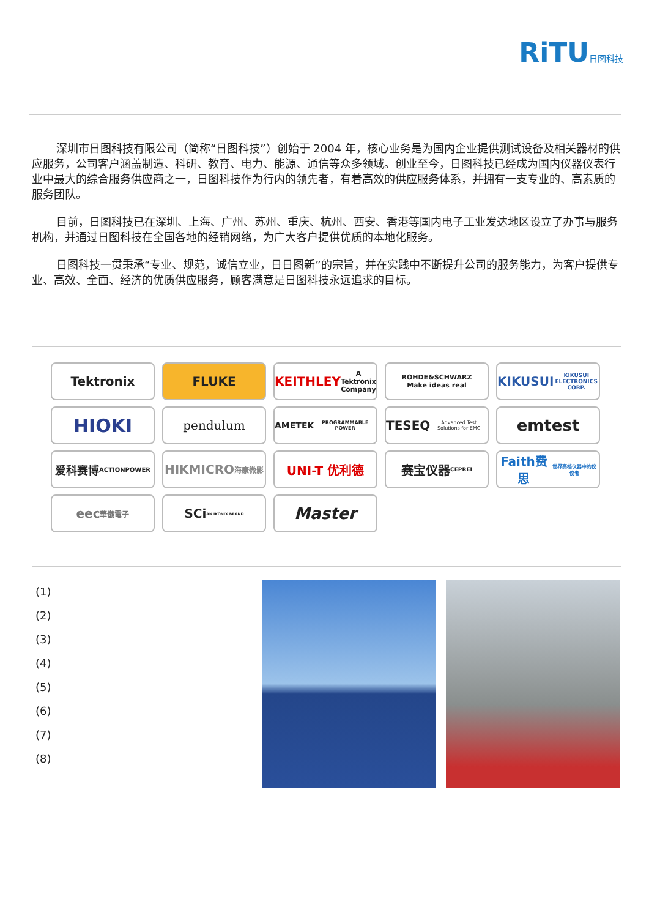RiTU日图科技
深圳市日图科技有限公司（简称“日图科技”）创始于 2004 年，核心业务是为国内企业提供测试设备及相关器材的供应服务，公司客户涵盖制造、科研、教育、电力、能源、通信等众多领域。创业至今，日图科技已经成为国内仪器仪表行业中最大的综合服务供应商之一，日图科技作为行内的领先者，有着高效的供应服务体系，并拥有一支专业的、高素质的服务团队。
目前，日图科技已在深圳、上海、广州、苏州、重庆、杭州、西安、香港等国内电子工业发达地区设立了办事与服务机构，并通过日图科技在全国各地的经销网络，为广大客户提供优质的本地化服务。
日图科技一贯秉承“专业、规范，诚信立业，日日图新”的宗旨，并在实践中不断提升公司的服务能力，为客户提供专业、高效、全面、经济的优质供应服务，顾客满意是日图科技永远追求的目标。
Tektronix
FLUKE
KEITHLEY
A Tektronix Company
ROHDE&SCHWARZ
Make ideas real
KIKUSUI
KIKUSUI ELECTRONICS CORP.
HIOKI
pendulum
AMETEK
PROGRAMMABLE POWER
TESEQ
Advanced Test Solutions for EMC
emtest
爱科赛博
ACTIONPOWER
HIKMICRO
海康微影
UNI-T 优利德
赛宝仪器
CEPREI
Faith费思
世界高档仪器中的佼佼者
eec
華儀電子
SCi
AN IKONIX BRAND
Master
(1)
(2)
(3)
(4)
(5)
(6)
(7)
(8)